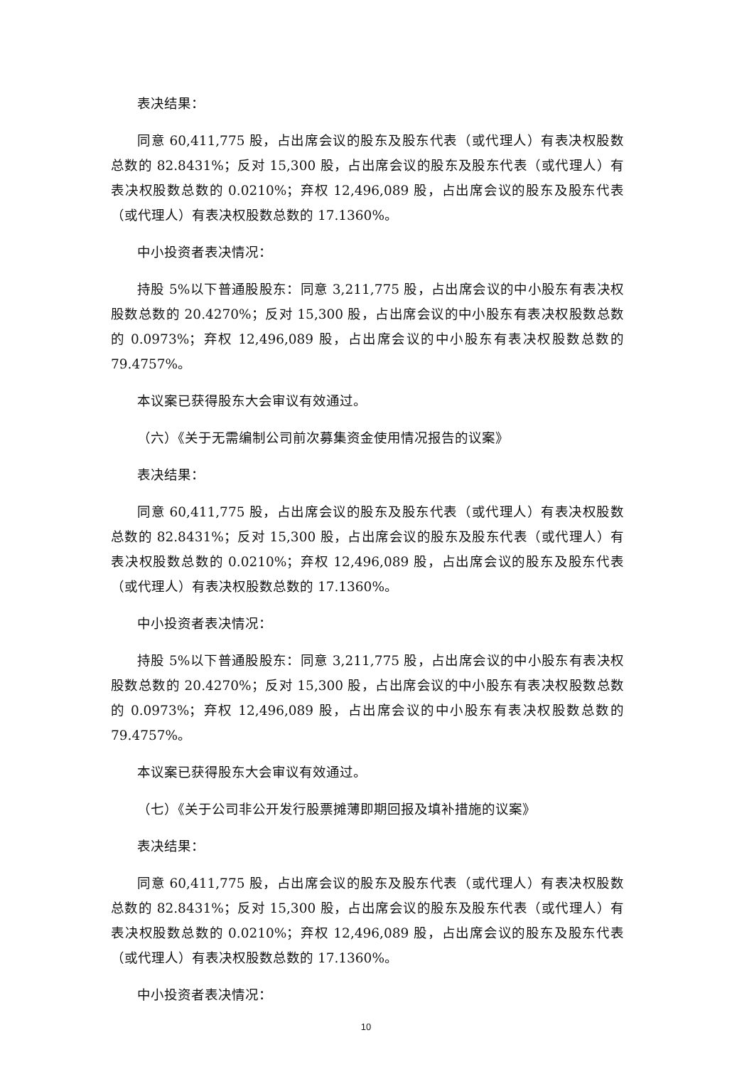表决结果：
同意 60,411,775 股，占出席会议的股东及股东代表（或代理人）有表决权股数总数的 82.8431%；反对 15,300 股，占出席会议的股东及股东代表（或代理人）有表决权股数总数的 0.0210%；弃权 12,496,089 股，占出席会议的股东及股东代表（或代理人）有表决权股数总数的 17.1360%。
中小投资者表决情况：
持股 5%以下普通股股东：同意 3,211,775 股，占出席会议的中小股东有表决权股数总数的 20.4270%；反对 15,300 股，占出席会议的中小股东有表决权股数总数的 0.0973%；弃权 12,496,089 股，占出席会议的中小股东有表决权股数总数的 79.4757%。
本议案已获得股东大会审议有效通过。
（六）《关于无需编制公司前次募集资金使用情况报告的议案》
表决结果：
同意 60,411,775 股，占出席会议的股东及股东代表（或代理人）有表决权股数总数的 82.8431%；反对 15,300 股，占出席会议的股东及股东代表（或代理人）有表决权股数总数的 0.0210%；弃权 12,496,089 股，占出席会议的股东及股东代表（或代理人）有表决权股数总数的 17.1360%。
中小投资者表决情况：
持股 5%以下普通股股东：同意 3,211,775 股，占出席会议的中小股东有表决权股数总数的 20.4270%；反对 15,300 股，占出席会议的中小股东有表决权股数总数的 0.0973%；弃权 12,496,089 股，占出席会议的中小股东有表决权股数总数的 79.4757%。
本议案已获得股东大会审议有效通过。
（七）《关于公司非公开发行股票摊薄即期回报及填补措施的议案》
表决结果：
同意 60,411,775 股，占出席会议的股东及股东代表（或代理人）有表决权股数总数的 82.8431%；反对 15,300 股，占出席会议的股东及股东代表（或代理人）有表决权股数总数的 0.0210%；弃权 12,496,089 股，占出席会议的股东及股东代表（或代理人）有表决权股数总数的 17.1360%。
中小投资者表决情况：
10